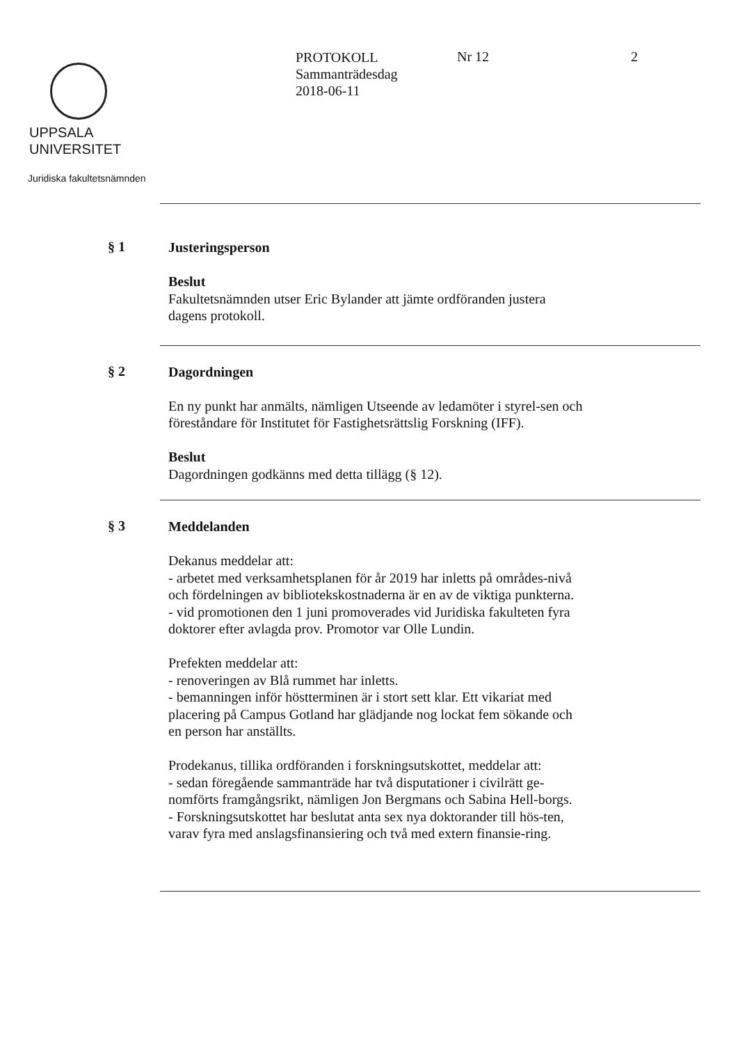UPPSALA
UNIVERSITET
Juridiska fakultetsnämnden
PROTOKOLL
Sammanträdesdag
2018-06-11
Nr 12 2
§ 1
Justeringsperson
Beslut
Fakultetsnämnden utser Eric Bylander att jämte ordföranden justera dagens protokoll.
§ 2
Dagordningen
En ny punkt har anmälts, nämligen Utseende av ledamöter i styrel-sen och föreståndare för Institutet för Fastighetsrättslig Forskning (IFF).
Beslut
Dagordningen godkänns med detta tillägg (§ 12).
§ 3
Meddelanden
Dekanus meddelar att:
- arbetet med verksamhetsplanen för år 2019 har inletts på områdes-nivå och fördelningen av bibliotekskostnaderna är en av de viktiga punkterna.
- vid promotionen den 1 juni promoverades vid Juridiska fakulteten fyra doktorer efter avlagda prov. Promotor var Olle Lundin.
Prefekten meddelar att:
- renoveringen av Blå rummet har inletts.
- bemanningen inför höstterminen är i stort sett klar. Ett vikariat med placering på Campus Gotland har glädjande nog lockat fem sökande och en person har anställts.
Prodekanus, tillika ordföranden i forskningsutskottet, meddelar att:
- sedan föregående sammanträde har två disputationer i civilrätt ge-nomförts framgångsrikt, nämligen Jon Bergmans och Sabina Hell-borgs.
- Forskningsutskottet har beslutat anta sex nya doktorander till hös-ten, varav fyra med anslagsfinansiering och två med extern finansie-ring.